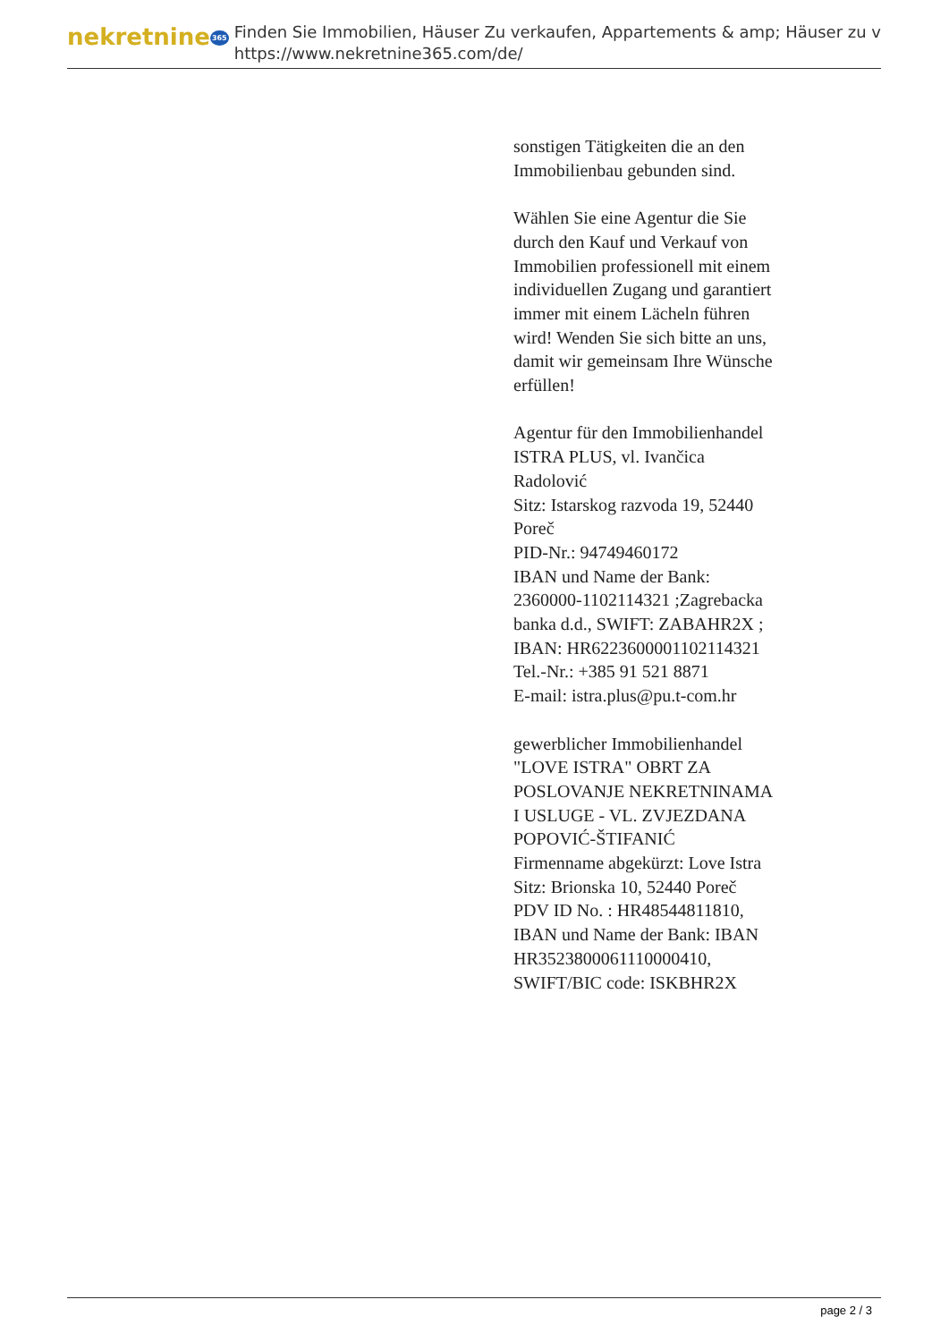nekretnine365
Finden Sie Immobilien, Häuser Zu verkaufen, Appartements & amp; Häuser zu v
https://www.nekretnine365.com/de/
sonstigen Tätigkeiten die an den Immobilienbau gebunden sind.
Wählen Sie eine Agentur die Sie durch den Kauf und Verkauf von Immobilien professionell mit einem individuellen Zugang und garantiert immer mit einem Lächeln führen wird! Wenden Sie sich bitte an uns, damit wir gemeinsam Ihre Wünsche erfüllen!
Agentur für den Immobilienhandel
ISTRA PLUS, vl. Ivančica Radolović
Sitz: Istarskog razvoda 19, 52440 Poreč
PID-Nr.: 94749460172
IBAN und Name der Bank: 2360000-1102114321 ;Zagrebacka banka d.d., SWIFT: ZABAHR2X ; IBAN: HR6223600001102114321
Tel.-Nr.: +385 91 521 8871
E-mail: istra.plus@pu.t-com.hr
gewerblicher Immobilienhandel
"LOVE ISTRA" OBRT ZA POSLOVANJE NEKRETNINAMA I USLUGE - VL. ZVJEZDANA POPOVIĆ-ŠTIFANIĆ
Firmenname abgekürzt: Love Istra
Sitz: Brionska 10, 52440 Poreč
PDV ID No. : HR48544811810,
IBAN und Name der Bank: IBAN HR3523800061110000410, SWIFT/BIC code: ISKBHR2X
page 2 / 3